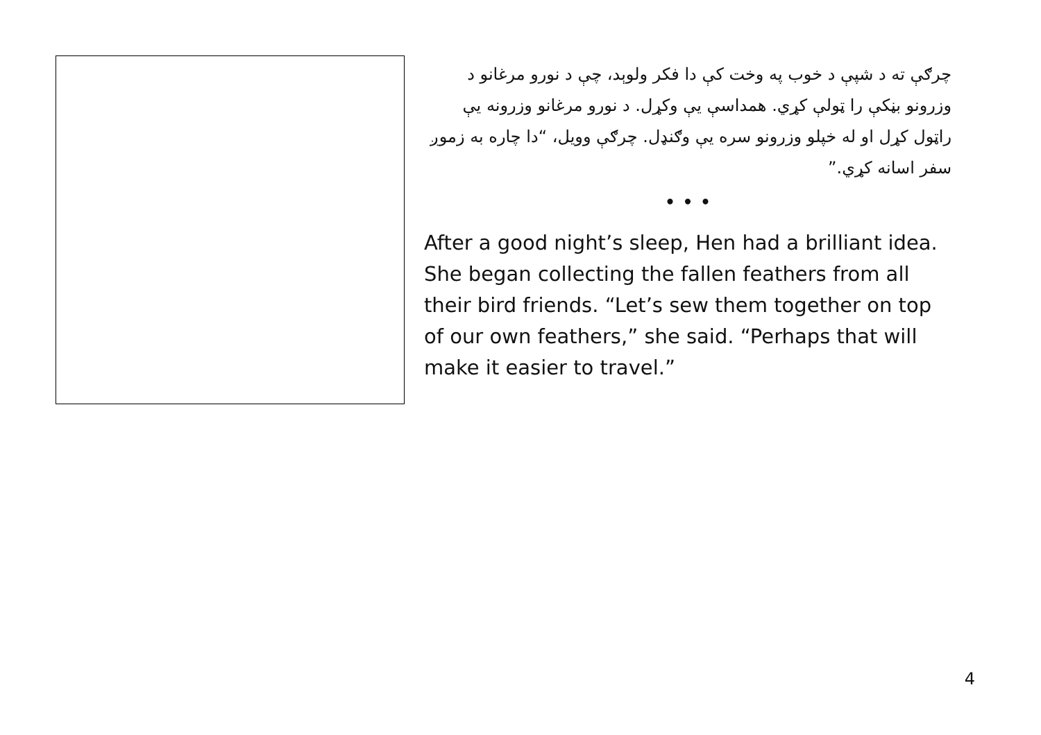چرګې ته د شپې د خوب په وخت کې دا فکر ولوېد، چې د نورو مرغانو د وزرونو بڼکې را ټولې کړي. همداسې يې وکړل. د نورو مرغانو وزرونه يې راټول کړل او له خپلو وزرونو سره يې وګنډل. چرګې وويل، “دا چاره به زموږ سفر اسانه کړي.”
• • •
After a good night’s sleep, Hen had a brilliant idea. She began collecting the fallen feathers from all their bird friends. “Let’s sew them together on top of our own feathers,” she said. “Perhaps that will make it easier to travel.”
4